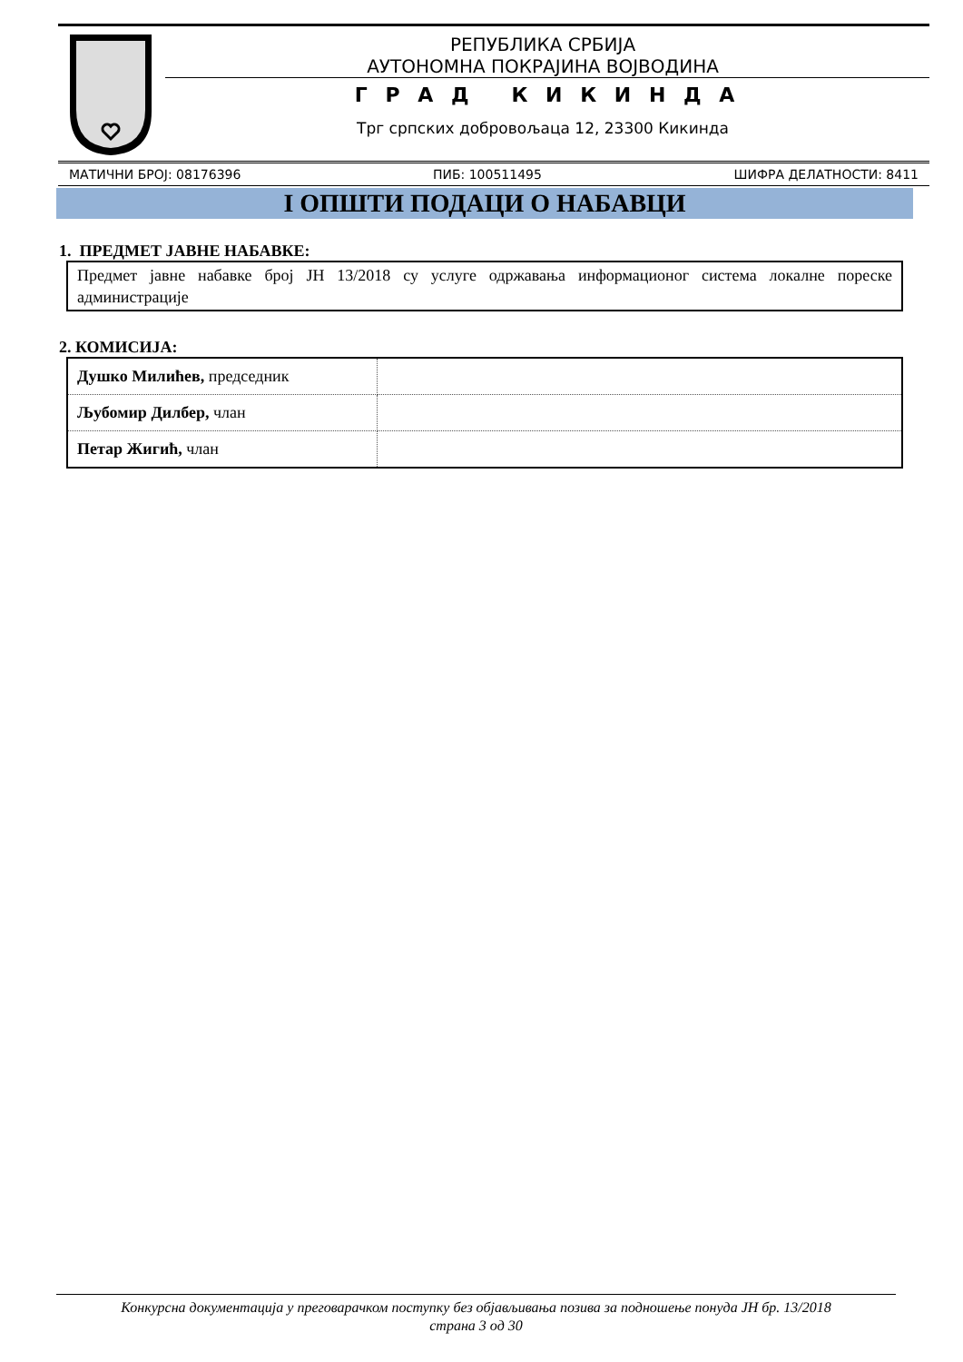РЕПУБЛИКА СРБИЈА
АУТОНОМНА ПОКРАЈИНА ВОЈВОДИНА
Г Р А Д К И К И Н Д А
Трг српских добровољаца 12, 23300 Кикинда
МАТИЧНИ БРОЈ: 08176396 ПИБ: 100511495 ШИФРА ДЕЛАТНОСТИ: 8411
I ОПШТИ ПОДАЦИ О НАБАВЦИ
1. ПРЕДМЕТ ЈАВНЕ НАБАВКЕ:
Предмет јавне набавке број ЈН 13/2018 су услуге одржавања информационог система локалне пореске администрације
2. КОМИСИЈА:
| Душко Милићев, председник | |
| Љубомир Дилбер, члан | |
| Петар Жигић, члан | |
Конкурсна документација у преговарачком поступку без објављивања позива за подношење понуда ЈН бр. 13/2018
страна 3 од 30